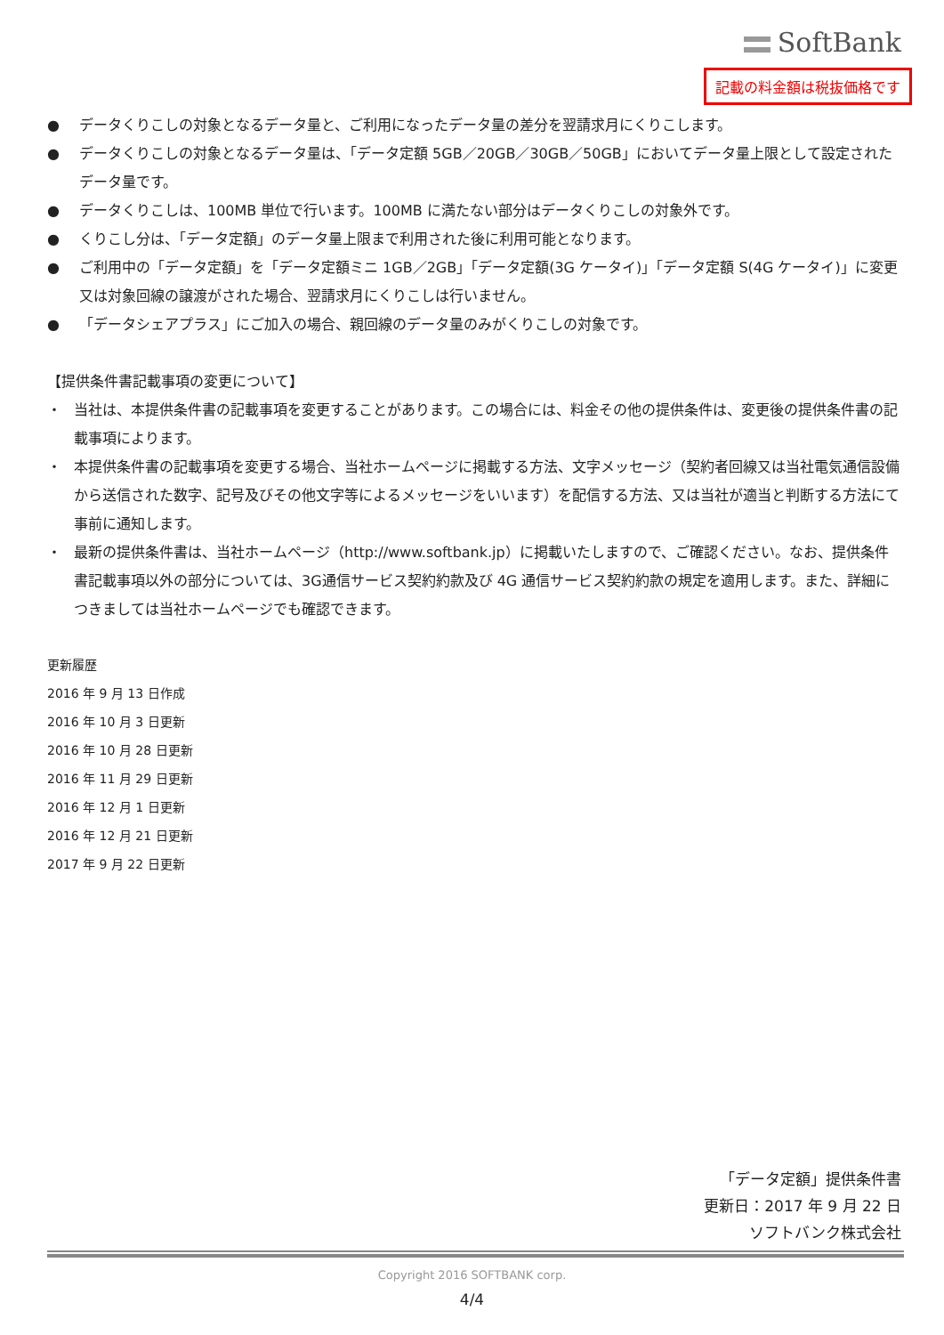SoftBank
記載の料金額は税抜価格です
● データくりこしの対象となるデータ量と、ご利用になったデータ量の差分を翌請求月にくりこします。
● データくりこしの対象となるデータ量は、「データ定額 5GB／20GB／30GB／50GB」においてデータ量上限として設定されたデータ量です。
● データくりこしは、100MB 単位で行います。100MB に満たない部分はデータくりこしの対象外です。
● くりこし分は、「データ定額」のデータ量上限まで利用された後に利用可能となります。
● ご利用中の「データ定額」を「データ定額ミニ 1GB／2GB」「データ定額(3G ケータイ)」「データ定額 S(4G ケータイ)」に変更又は対象回線の譲渡がされた場合、翌請求月にくりこしは行いません。
● 「データシェアプラス」にご加入の場合、親回線のデータ量のみがくりこしの対象です。
【提供条件書記載事項の変更について】
・ 当社は、本提供条件書の記載事項を変更することがあります。この場合には、料金その他の提供条件は、変更後の提供条件書の記載事項によります。
・ 本提供条件書の記載事項を変更する場合、当社ホームページに掲載する方法、文字メッセージ（契約者回線又は当社電気通信設備から送信された数字、記号及びその他文字等によるメッセージをいいます）を配信する方法、又は当社が適当と判断する方法にて事前に通知します。
・ 最新の提供条件書は、当社ホームページ（http://www.softbank.jp）に掲載いたしますので、ご確認ください。なお、提供条件書記載事項以外の部分については、3G通信サービス契約約款及び 4G 通信サービス契約約款の規定を適用します。また、詳細につきましては当社ホームページでも確認できます。
更新履歴
2016 年 9 月 13 日作成
2016 年 10 月 3 日更新
2016 年 10 月 28 日更新
2016 年 11 月 29 日更新
2016 年 12 月 1 日更新
2016 年 12 月 21 日更新
2017 年 9 月 22 日更新
「データ定額」提供条件書
更新日：2017 年 9 月 22 日
ソフトバンク株式会社
Copyright 2016 SOFTBANK corp.
4/4